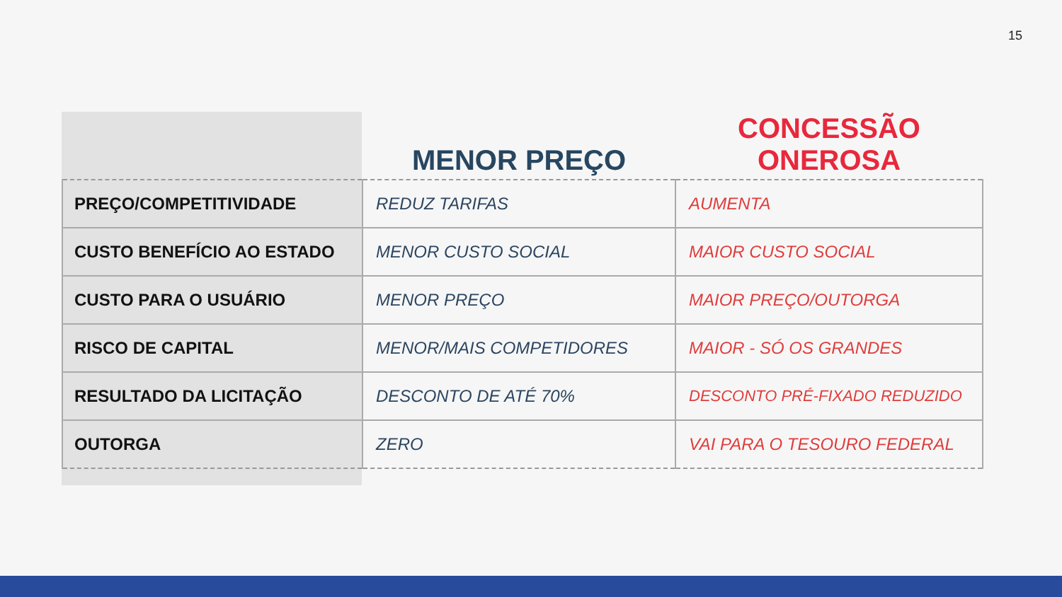15
| | MENOR PREÇO | CONCESSÃO ONEROSA |
| --- | --- | --- |
| PREÇO/COMPETITIVIDADE | REDUZ TARIFAS | AUMENTA |
| CUSTO BENEFÍCIO AO ESTADO | MENOR CUSTO SOCIAL | MAIOR CUSTO SOCIAL |
| CUSTO PARA O USUÁRIO | MENOR PREÇO | MAIOR PREÇO/OUTORGA |
| RISCO DE CAPITAL | MENOR/MAIS COMPETIDORES | MAIOR - SÓ OS GRANDES |
| RESULTADO DA LICITAÇÃO | DESCONTO DE ATÉ 70% | DESCONTO PRÉ-FIXADO REDUZIDO |
| OUTORGA | ZERO | VAI PARA O TESOURO FEDERAL |